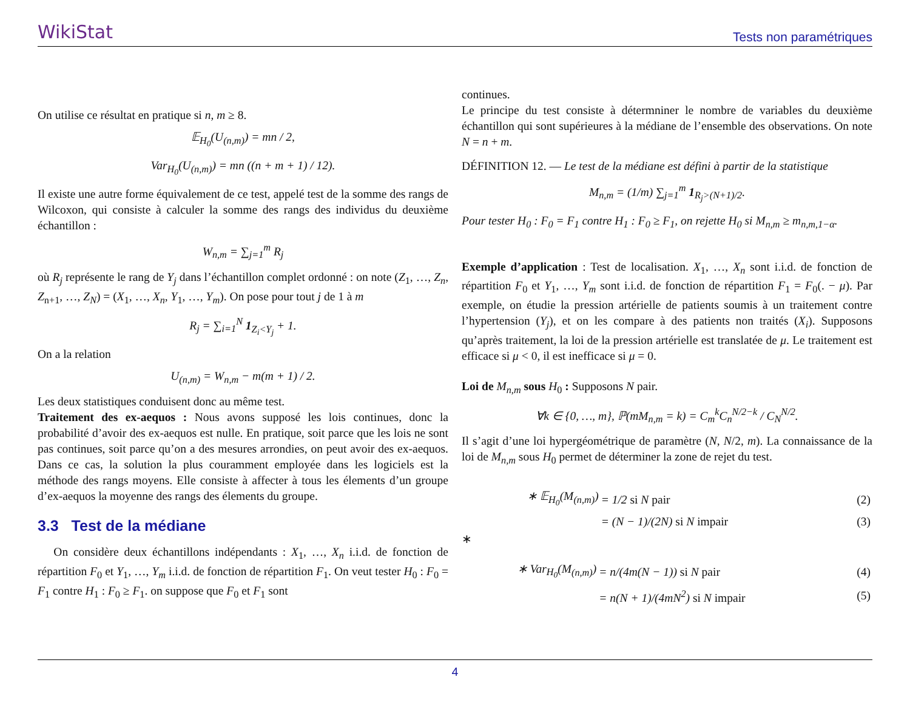WikiStat
Tests non paramétriques
On utilise ce résultat en pratique si n, m ≥ 8.
𝔼<sub>H<sub>0</sub></sub>(U<sub>(n,m)</sub>) = mn / 2,
Var<sub>H<sub>0</sub></sub>(U<sub>(n,m)</sub>) = mn ((n + m + 1) / 12).
Il existe une autre forme équivalement de ce test, appelé test de la somme des rangs de Wilcoxon, qui consiste à calculer la somme des rangs des individus du deuxième échantillon :
W<sub>n,m</sub> = ∑<sub>j=1</sub><sup>m</sup> R<sub>j</sub>
où R<sub>j</sub> représente le rang de Y<sub>j</sub> dans l’échantillon complet ordonné : on note (Z<sub>1</sub>, …, Z<sub>n</sub>, Z<sub>n+1</sub>, …, Z<sub>N</sub>) = (X<sub>1</sub>, …, X<sub>n</sub>, Y<sub>1</sub>, …, Y<sub>m</sub>). On pose pour tout j de 1 à m
R<sub>j</sub> = ∑<sub>i=1</sub><sup>N</sup> 1<sub>Z<sub>i</sub><Y<sub>j</sub></sub> + 1.
On a la relation
U<sub>(n,m)</sub> = W<sub>n,m</sub> − m(m + 1) / 2.
Les deux statistiques conduisent donc au même test.
Traitement des ex-aequos : Nous avons supposé les lois continues, donc la probabilité d’avoir des ex-aequos est nulle. En pratique, soit parce que les lois ne sont pas continues, soit parce qu’on a des mesures arrondies, on peut avoir des ex-aequos. Dans ce cas, la solution la plus couramment employée dans les logiciels est la méthode des rangs moyens. Elle consiste à affecter à tous les élements d’un groupe d’ex-aequos la moyenne des rangs des élements du groupe.
3.3 Test de la médiane
On considère deux échantillons indépendants : X<sub>1</sub>, …, X<sub>n</sub> i.i.d. de fonction de répartition F<sub>0</sub> et Y<sub>1</sub>, …, Y<sub>m</sub> i.i.d. de fonction de répartition F<sub>1</sub>. On veut tester H<sub>0</sub> : F<sub>0</sub> = F<sub>1</sub> contre H<sub>1</sub> : F<sub>0</sub> ≥ F<sub>1</sub>. on suppose que F<sub>0</sub> et F<sub>1</sub> sont
continues.
Le principe du test consiste à détermniner le nombre de variables du deuxième échantillon qui sont supérieures à la médiane de l’ensemble des observations. On note N = n + m.
DÉFINITION 12. — Le test de la médiane est défini à partir de la statistique
M<sub>n,m</sub> = (1/m) ∑<sub>j=1</sub><sup>m</sup> 1<sub>R<sub>j</sub>>(N+1)/2</sub>.
Pour tester H<sub>0</sub> : F<sub>0</sub> = F<sub>1</sub> contre H<sub>1</sub> : F<sub>0</sub> ≥ F<sub>1</sub>, on rejette H<sub>0</sub> si M<sub>n,m</sub> ≥ m<sub>n,m,1−α</sub>.
Exemple d’application : Test de localisation. X<sub>1</sub>, …, X<sub>n</sub> sont i.i.d. de fonction de répartition F<sub>0</sub> et Y<sub>1</sub>, …, Y<sub>m</sub> sont i.i.d. de fonction de répartition F<sub>1</sub> = F<sub>0</sub>(. − μ). Par exemple, on étudie la pression artérielle de patients soumis à un traitement contre l’hypertension (Y<sub>j</sub>), et on les compare à des patients non traités (X<sub>i</sub>). Supposons qu’après traitement, la loi de la pression artérielle est translatée de μ. Le traitement est efficace si μ < 0, il est inefficace si μ = 0.
Loi de M<sub>n,m</sub> sous H<sub>0</sub> : Supposons N pair.
∀k ∈ {0, …, m}, ℙ(mM<sub>n,m</sub> = k) = C<sub>m</sub><sup>k</sup>C<sub>n</sub><sup>N/2−k</sup> / C<sub>N</sub><sup>N/2</sup>.
Il s’agit d’une loi hypergéométrique de paramètre (N, N/2, m). La connaissance de la loi de M<sub>n,m</sub> sous H<sub>0</sub> permet de déterminer la zone de rejet du test.
| ∗ 𝔼<sub>H<sub>0</sub></sub>(M<sub>(n,m)</sub>) | = 1/2 si N pair | (2) |
| | = (N − 1)/(2N) si N impair | (3) |
∗
| ∗ Var<sub>H<sub>0</sub></sub>(M<sub>(n,m)</sub>) | = n/(4m(N − 1)) si N pair | (4) |
| | = n(N + 1)/(4mN<sup>2</sup>) si N impair | (5) |
4